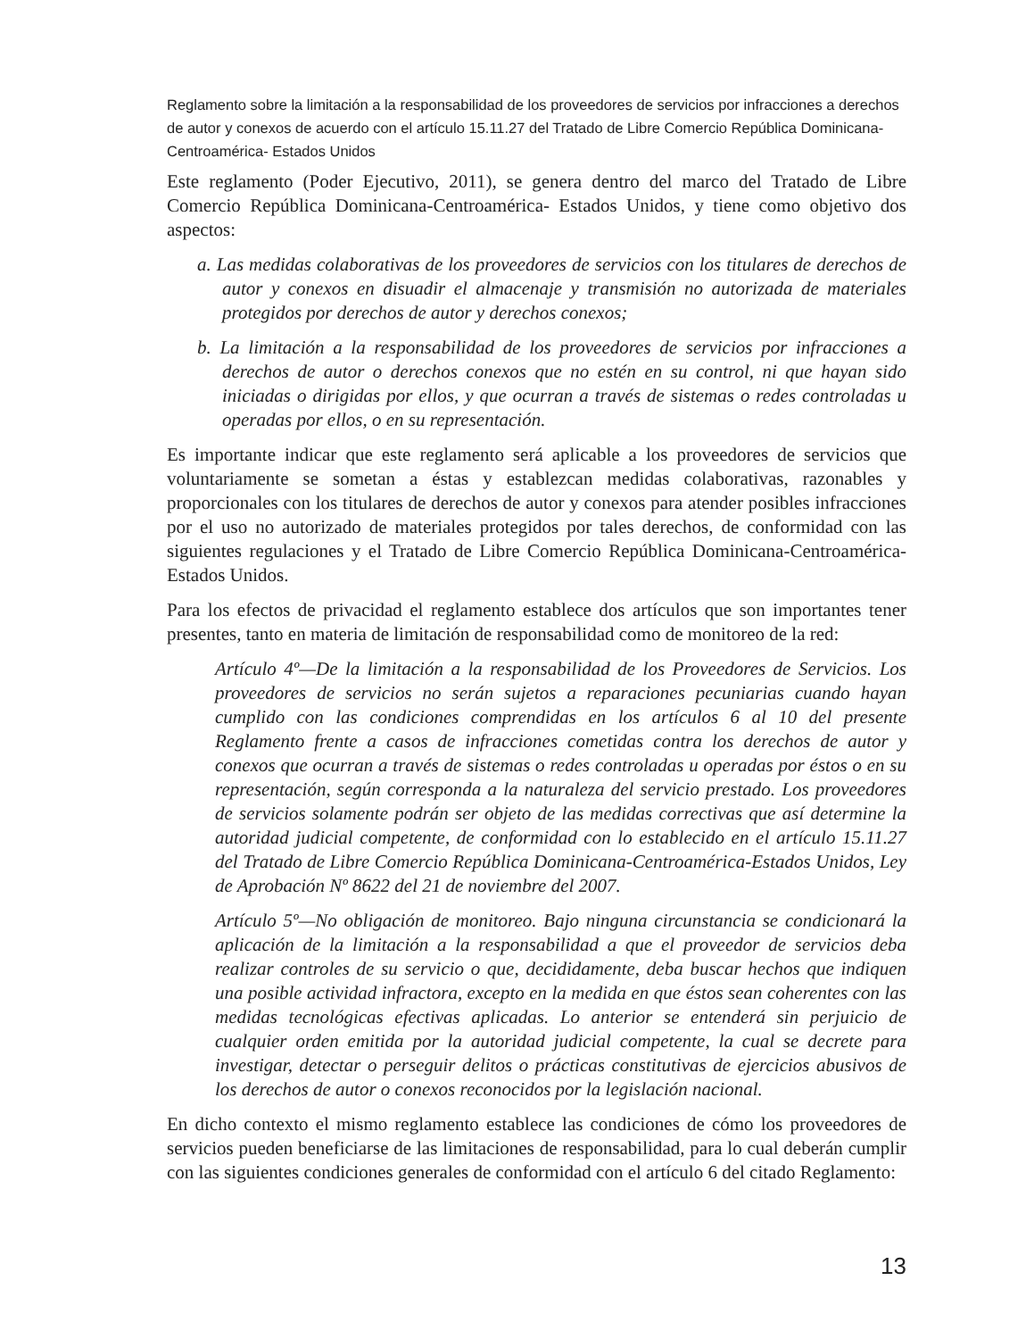Reglamento sobre la limitación a la responsabilidad de los proveedores de servicios por infracciones a derechos de autor y conexos de acuerdo con el artículo 15.11.27 del Tratado de Libre Comercio República Dominicana-Centroamérica- Estados Unidos
Este reglamento (Poder Ejecutivo, 2011), se genera dentro del marco del Tratado de Libre Comercio República Dominicana-Centroamérica- Estados Unidos, y tiene como objetivo dos aspectos:
a. Las medidas colaborativas de los proveedores de servicios con los titulares de derechos de autor y conexos en disuadir el almacenaje y transmisión no autorizada de materiales protegidos por derechos de autor y derechos conexos;
b. La limitación a la responsabilidad de los proveedores de servicios por infracciones a derechos de autor o derechos conexos que no estén en su control, ni que hayan sido iniciadas o dirigidas por ellos, y que ocurran a través de sistemas o redes controladas u operadas por ellos, o en su representación.
Es importante indicar que este reglamento será aplicable a los proveedores de servicios que voluntariamente se sometan a éstas y establezcan medidas colaborativas, razonables y proporcionales con los titulares de derechos de autor y conexos para atender posibles infracciones por el uso no autorizado de materiales protegidos por tales derechos, de conformidad con las siguientes regulaciones y el Tratado de Libre Comercio República Dominicana-Centroamérica-Estados Unidos.
Para los efectos de privacidad el reglamento establece dos artículos que son importantes tener presentes, tanto en materia de limitación de responsabilidad como de monitoreo de la red:
Artículo 4º—De la limitación a la responsabilidad de los Proveedores de Servicios. Los proveedores de servicios no serán sujetos a reparaciones pecuniarias cuando hayan cumplido con las condiciones comprendidas en los artículos 6 al 10 del presente Reglamento frente a casos de infracciones cometidas contra los derechos de autor y conexos que ocurran a través de sistemas o redes controladas u operadas por éstos o en su representación, según corresponda a la naturaleza del servicio prestado. Los proveedores de servicios solamente podrán ser objeto de las medidas correctivas que así determine la autoridad judicial competente, de conformidad con lo establecido en el artículo 15.11.27 del Tratado de Libre Comercio República Dominicana-Centroamérica-Estados Unidos, Ley de Aprobación Nº 8622 del 21 de noviembre del 2007.
Artículo 5º—No obligación de monitoreo. Bajo ninguna circunstancia se condicionará la aplicación de la limitación a la responsabilidad a que el proveedor de servicios deba realizar controles de su servicio o que, decididamente, deba buscar hechos que indiquen una posible actividad infractora, excepto en la medida en que éstos sean coherentes con las medidas tecnológicas efectivas aplicadas. Lo anterior se entenderá sin perjuicio de cualquier orden emitida por la autoridad judicial competente, la cual se decrete para investigar, detectar o perseguir delitos o prácticas constitutivas de ejercicios abusivos de los derechos de autor o conexos reconocidos por la legislación nacional.
En dicho contexto el mismo reglamento establece las condiciones de cómo los proveedores de servicios pueden beneficiarse de las limitaciones de responsabilidad, para lo cual deberán cumplir con las siguientes condiciones generales de conformidad con el artículo 6 del citado Reglamento:
13